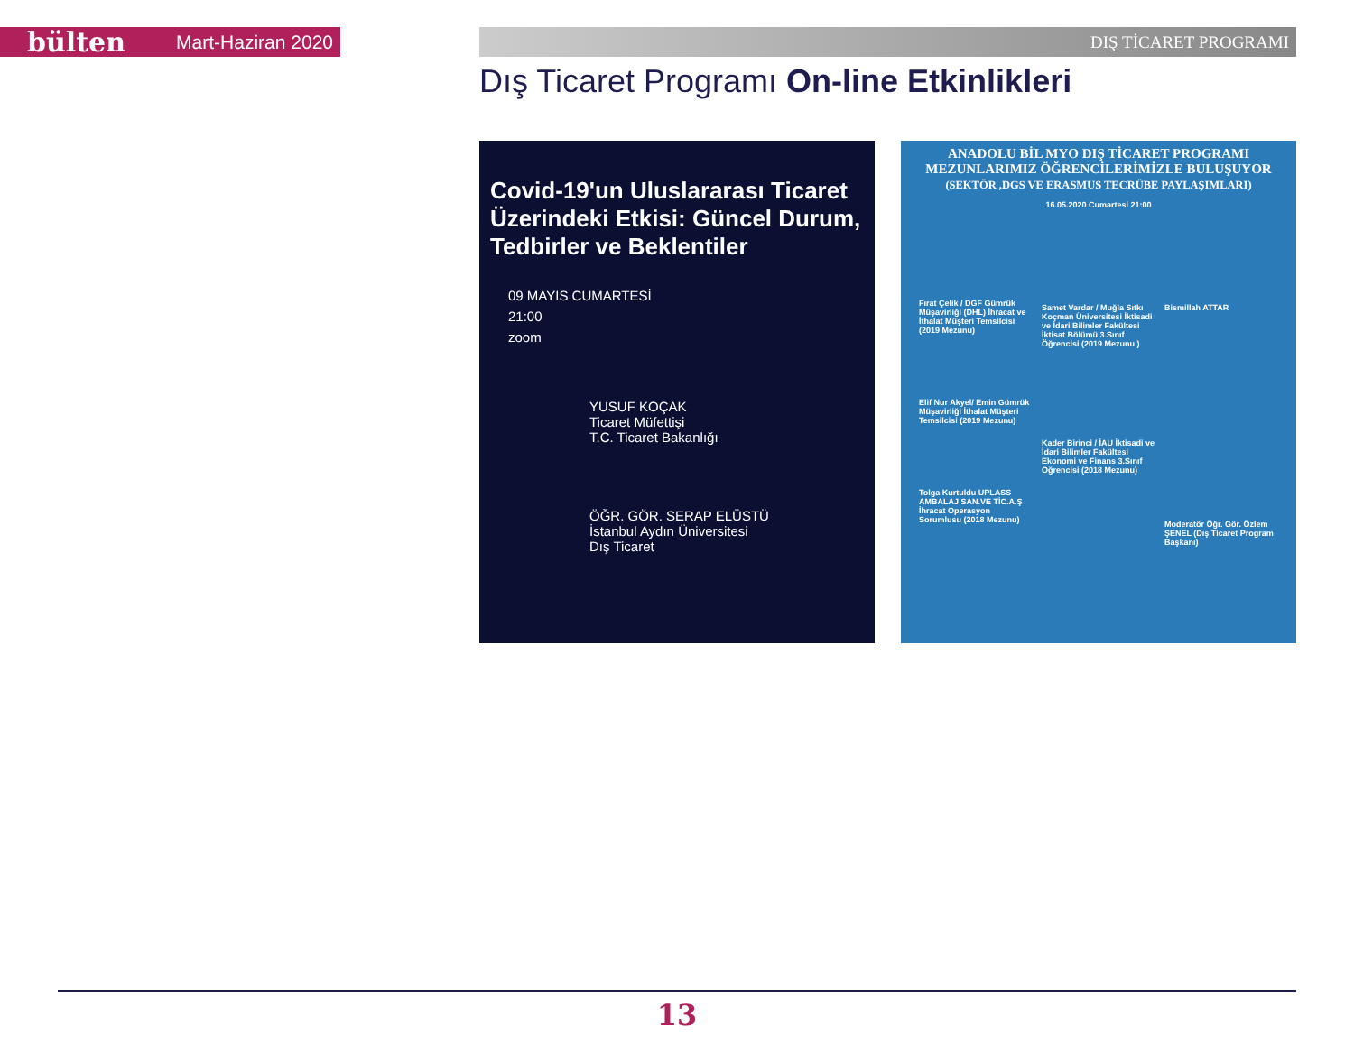bülten Mart-Haziran 2020
DIŞ TİCARET PROGRAMI
Dış Ticaret Programı On-line Etkinlikleri
Covid-19'un Uluslararası Ticaret Üzerindeki Etkisi: Güncel Durum, Tedbirler ve Beklentiler
09 MAYIS CUMARTESİ
21:00
zoom
YUSUF KOÇAK
Ticaret Müfettişi
T.C. Ticaret Bakanlığı
ÖĞR. GÖR. SERAP ELÜSTÜ
İstanbul Aydın Üniversitesi
Dış Ticaret
ANADOLU BİL MYO DIŞ TİCARET PROGRAMI MEZUNLARIMIZ ÖĞRENCİLERİMİZLE BULUŞUYOR
(SEKTÖR ,DGS VE ERASMUS TECRÜBE PAYLAŞIMLARI)
16.05.2020 Cumartesi 21:00
Fırat Çelik / DGF Gümrük Müşavirliği (DHL) İhracat ve İthalat Müşteri Temsilcisi (2019 Mezunu)
Elif Nur Akyel/ Emin Gümrük Müşavirliği İthalat Müşteri Temsilcisi (2019 Mezunu)
Tolga Kurtuldu UPLASS AMBALAJ SAN.VE TİC.A.Ş İhracat Operasyon Sorumlusu (2018 Mezunu)
Samet Vardar / Muğla Sıtkı Koçman Üniversitesi İktisadi ve İdari Bilimler Fakültesi İktisat Bölümü 3.Sınıf Öğrencisi (2019 Mezunu )
Kader Birinci / İAU İktisadi ve İdari Bilimler Fakültesi Ekonomi ve Finans 3.Sınıf Öğrencisi (2018 Mezunu)
Bismillah ATTAR
Moderatör Öğr. Gör. Özlem ŞENEL (Dış Ticaret Program Başkanı)
13